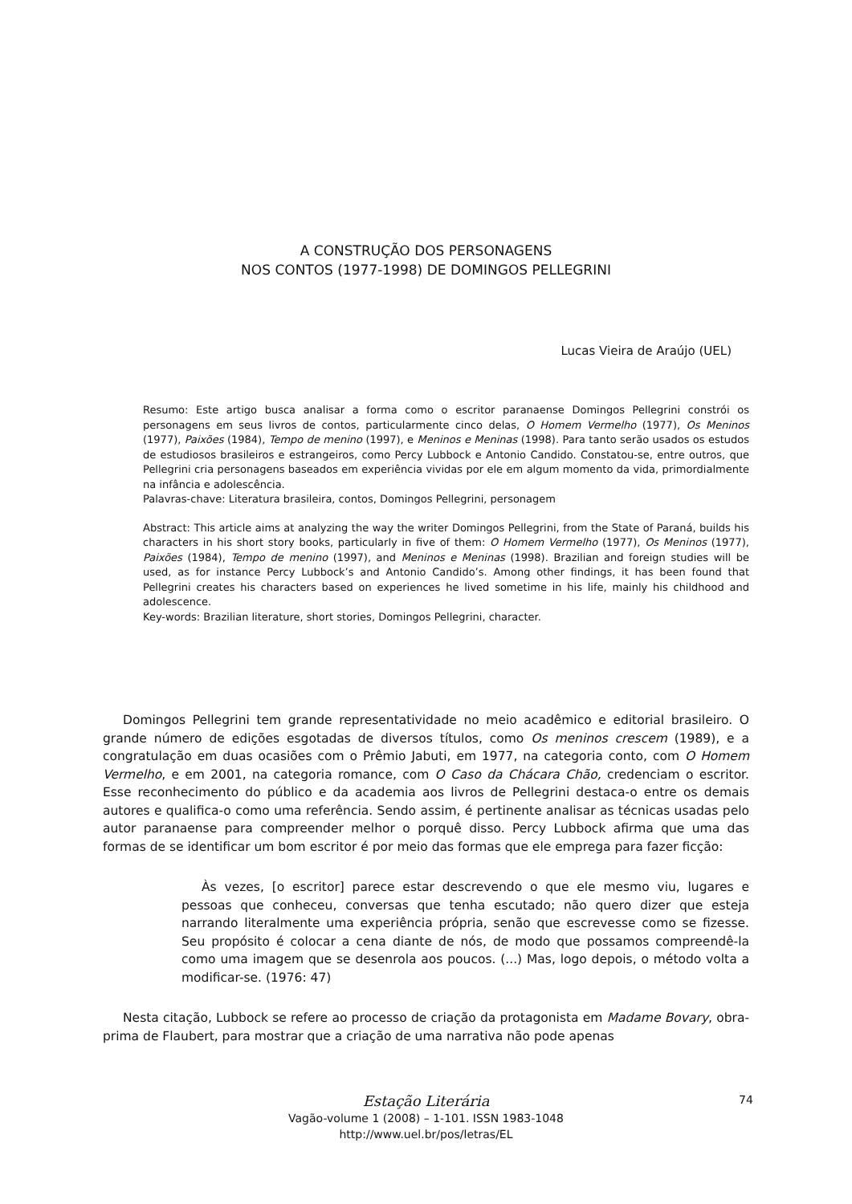A CONSTRUÇÃO DOS PERSONAGENS
NOS CONTOS (1977-1998) DE DOMINGOS PELLEGRINI
Lucas Vieira de Araújo (UEL)
Resumo: Este artigo busca analisar a forma como o escritor paranaense Domingos Pellegrini constrói os personagens em seus livros de contos, particularmente cinco delas, O Homem Vermelho (1977), Os Meninos (1977), Paixões (1984), Tempo de menino (1997), e Meninos e Meninas (1998). Para tanto serão usados os estudos de estudiosos brasileiros e estrangeiros, como Percy Lubbock e Antonio Candido. Constatou-se, entre outros, que Pellegrini cria personagens baseados em experiência vividas por ele em algum momento da vida, primordialmente na infância e adolescência.
Palavras-chave: Literatura brasileira, contos, Domingos Pellegrini, personagem
Abstract: This article aims at analyzing the way the writer Domingos Pellegrini, from the State of Paraná, builds his characters in his short story books, particularly in five of them: O Homem Vermelho (1977), Os Meninos (1977), Paixões (1984), Tempo de menino (1997), and Meninos e Meninas (1998). Brazilian and foreign studies will be used, as for instance Percy Lubbock’s and Antonio Candido’s. Among other findings, it has been found that Pellegrini creates his characters based on experiences he lived sometime in his life, mainly his childhood and adolescence.
Key-words: Brazilian literature, short stories, Domingos Pellegrini, character.
Domingos Pellegrini tem grande representatividade no meio acadêmico e editorial brasileiro. O grande número de edições esgotadas de diversos títulos, como Os meninos crescem (1989), e a congratulação em duas ocasiões com o Prêmio Jabuti, em 1977, na categoria conto, com O Homem Vermelho, e em 2001, na categoria romance, com O Caso da Chácara Chão, credenciam o escritor. Esse reconhecimento do público e da academia aos livros de Pellegrini destaca-o entre os demais autores e qualifica-o como uma referência. Sendo assim, é pertinente analisar as técnicas usadas pelo autor paranaense para compreender melhor o porquê disso. Percy Lubbock afirma que uma das formas de se identificar um bom escritor é por meio das formas que ele emprega para fazer ficção:
Às vezes, [o escritor] parece estar descrevendo o que ele mesmo viu, lugares e pessoas que conheceu, conversas que tenha escutado; não quero dizer que esteja narrando literalmente uma experiência própria, senão que escrevesse como se fizesse. Seu propósito é colocar a cena diante de nós, de modo que possamos compreendê-la como uma imagem que se desenrola aos poucos. (...) Mas, logo depois, o método volta a modificar-se. (1976: 47)
Nesta citação, Lubbock se refere ao processo de criação da protagonista em Madame Bovary, obra-prima de Flaubert, para mostrar que a criação de uma narrativa não pode apenas
Estação Literária
Vagão-volume 1 (2008) – 1-101. ISSN 1983-1048
http://www.uel.br/pos/letras/EL
74